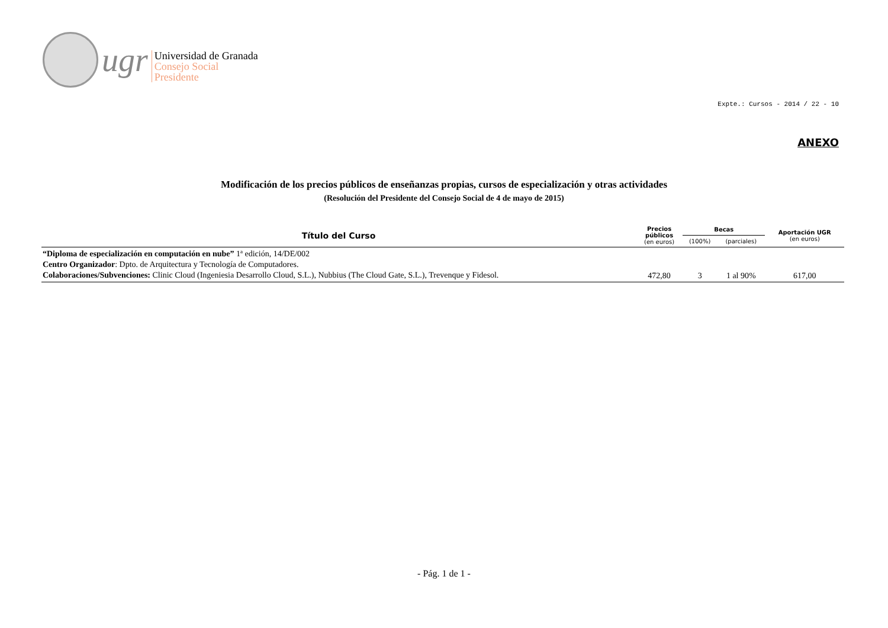ugr
Universidad de Granada
Consejo Social
Presidente
Expte.: Cursos - 2014 / 22 - 10
ANEXO
Modificación de los precios públicos de enseñanzas propias, cursos de especialización y otras actividades
(Resolución del Presidente del Consejo Social de 4 de mayo de 2015)
| Título del Curso | Precios públicos (en euros) | Becas | | Aportación UGR (en euros) |
| --- | --- | --- | --- | --- |
| | | (100%) | (parciales) | |
| “Diploma de especialización en computación en nube” 1ª edición, 14/DE/002 Centro Organizador : Dpto. de Arquitectura y Tecnología de Computadores. Colaboraciones/Subvenciones: Clinic Cloud (Ingeniesia Desarrollo Cloud, S.L.), Nubbius (The Cloud Gate, S.L.), Trevenque y Fidesol. | 472,80 | 3 | 1 al 90% | 617,00 |
- Pág. 1 de 1 -